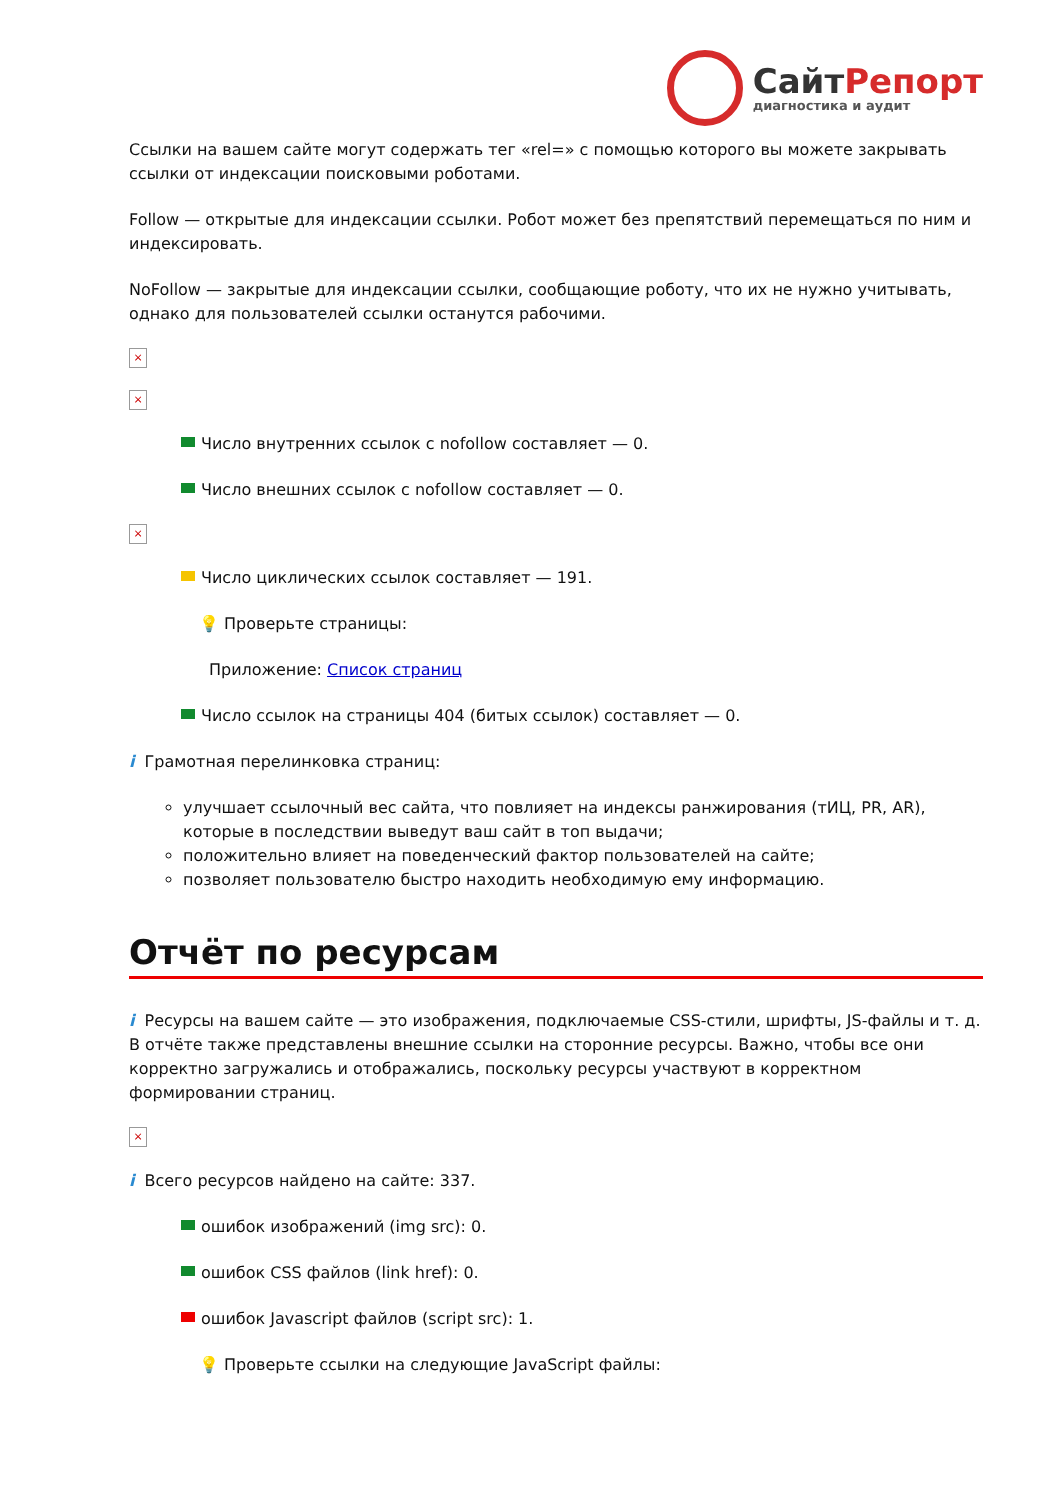СайтРепорт
диагностика и аудит
Ссылки на вашем сайте могут содержать тег «rel=» с помощью которого вы можете закрывать ссылки от индексации поисковыми роботами.
Follow — открытые для индексации ссылки. Робот может без препятствий перемещаться по ним и индексировать.
NoFollow — закрытые для индексации ссылки, сообщающие роботу, что их не нужно учитывать, однако для пользователей ссылки останутся рабочими.
×
×
Число внутренних ссылок с nofollow составляет — 0.
Число внешних ссылок с nofollow составляет — 0.
×
Число циклических ссылок составляет — 191.
💡 Проверьте страницы:
Приложение: Список страниц
Число ссылок на страницы 404 (битых ссылок) составляет — 0.
i Грамотная перелинковка страниц:
улучшает ссылочный вес сайта, что повлияет на индексы ранжирования (тИЦ, PR, AR), которые в последствии выведут ваш сайт в топ выдачи;
положительно влияет на поведенческий фактор пользователей на сайте;
позволяет пользователю быстро находить необходимую ему информацию.
Отчёт по ресурсам
i Ресурсы на вашем сайте — это изображения, подключаемые CSS-стили, шрифты, JS-файлы и т. д. В отчёте также представлены внешние ссылки на сторонние ресурсы. Важно, чтобы все они корректно загружались и отображались, поскольку ресурсы участвуют в корректном формировании страниц.
×
i Всего ресурсов найдено на сайте: 337.
ошибок изображений (img src): 0.
ошибок CSS файлов (link href): 0.
ошибок Javascript файлов (script src): 1.
💡 Проверьте ссылки на следующие JavaScript файлы: